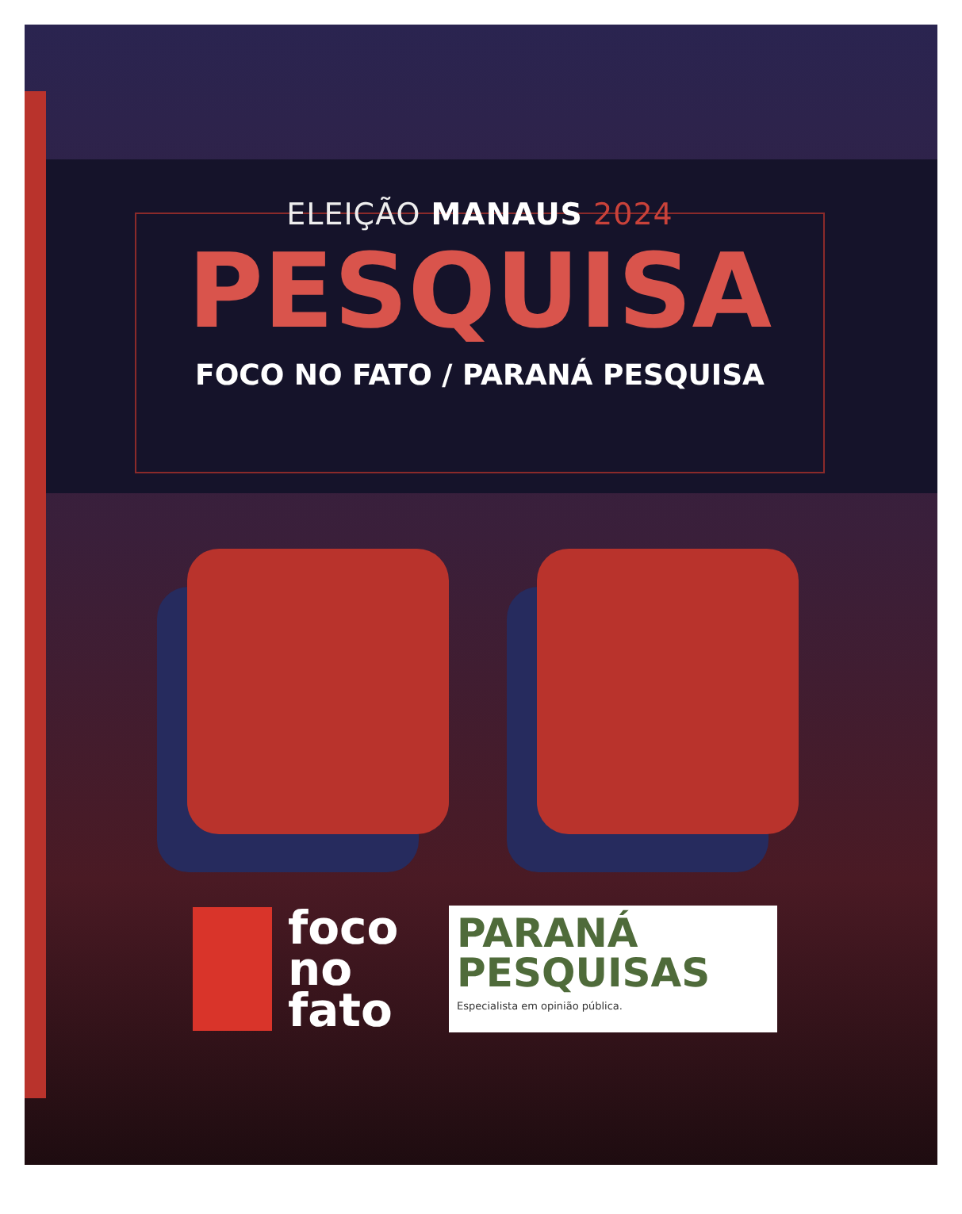ELEIÇÃO MANAUS 2024
PESQUISA
FOCO NO FATO / PARANÁ PESQUISA
foco
no
fato
PARANÁ
PESQUISAS
Especialista em opinião pública.